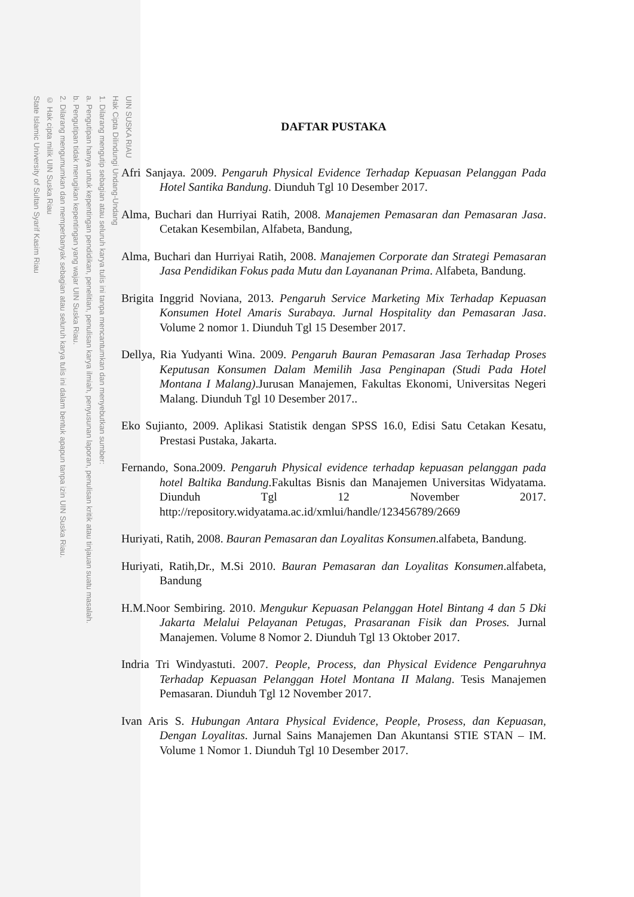UIN SUSKA RIAU
Hak Cipta Dilindungi Undang-Undang
1. Dilarang mengutip sebagian atau seluruh karya tulis ini tanpa mencantumkan dan menyebutkan sumber:
a. Pengutipan hanya untuk kepentingan pendidikan, penelitian, penulisan karya ilmiah, penyusunan laporan, penulisan kritik atau tinjauan suatu masalah.
b. Pengutipan tidak merugikan kepentingan yang wajar UIN Suska Riau.
2. Dilarang mengumumkan dan memperbanyak sebagian atau seluruh karya tulis ini dalam bentuk apapun tanpa izin UIN Suska Riau.
© Hak cipta milik UIN Suska Riau
State Islamic University of Sultan Syarif Kasim Riau
DAFTAR PUSTAKA
Afri Sanjaya. 2009. Pengaruh Physical Evidence Terhadap Kepuasan Pelanggan Pada Hotel Santika Bandung. Diunduh Tgl 10 Desember 2017.
Alma, Buchari dan Hurriyai Ratih, 2008. Manajemen Pemasaran dan Pemasaran Jasa. Cetakan Kesembilan, Alfabeta, Bandung,
Alma, Buchari dan Hurriyai Ratih, 2008. Manajemen Corporate dan Strategi Pemasaran Jasa Pendidikan Fokus pada Mutu dan Layananan Prima. Alfabeta, Bandung.
Brigita Inggrid Noviana, 2013. Pengaruh Service Marketing Mix Terhadap Kepuasan Konsumen Hotel Amaris Surabaya. Jurnal Hospitality dan Pemasaran Jasa. Volume 2 nomor 1. Diunduh Tgl 15 Desember 2017.
Dellya, Ria Yudyanti Wina. 2009. Pengaruh Bauran Pemasaran Jasa Terhadap Proses Keputusan Konsumen Dalam Memilih Jasa Penginapan (Studi Pada Hotel Montana I Malang).Jurusan Manajemen, Fakultas Ekonomi, Universitas Negeri Malang. Diunduh Tgl 10 Desember 2017..
Eko Sujianto, 2009. Aplikasi Statistik dengan SPSS 16.0, Edisi Satu Cetakan Kesatu, Prestasi Pustaka, Jakarta.
Fernando, Sona.2009. Pengaruh Physical evidence terhadap kepuasan pelanggan pada hotel Baltika Bandung.Fakultas Bisnis dan Manajemen Universitas Widyatama. Diunduh Tgl 12 November 2017. http://repository.widyatama.ac.id/xmlui/handle/123456789/2669
Huriyati, Ratih, 2008. Bauran Pemasaran dan Loyalitas Konsumen.alfabeta, Bandung.
Huriyati, Ratih,Dr., M.Si 2010. Bauran Pemasaran dan Loyalitas Konsumen.alfabeta, Bandung
H.M.Noor Sembiring. 2010. Mengukur Kepuasan Pelanggan Hotel Bintang 4 dan 5 Dki Jakarta Melalui Pelayanan Petugas, Prasaranan Fisik dan Proses. Jurnal Manajemen. Volume 8 Nomor 2. Diunduh Tgl 13 Oktober 2017.
Indria Tri Windyastuti. 2007. People, Process, dan Physical Evidence Pengaruhnya Terhadap Kepuasan Pelanggan Hotel Montana II Malang. Tesis Manajemen Pemasaran. Diunduh Tgl 12 November 2017.
Ivan Aris S. Hubungan Antara Physical Evidence, People, Prosess, dan Kepuasan, Dengan Loyalitas. Jurnal Sains Manajemen Dan Akuntansi STIE STAN – IM. Volume 1 Nomor 1. Diunduh Tgl 10 Desember 2017.